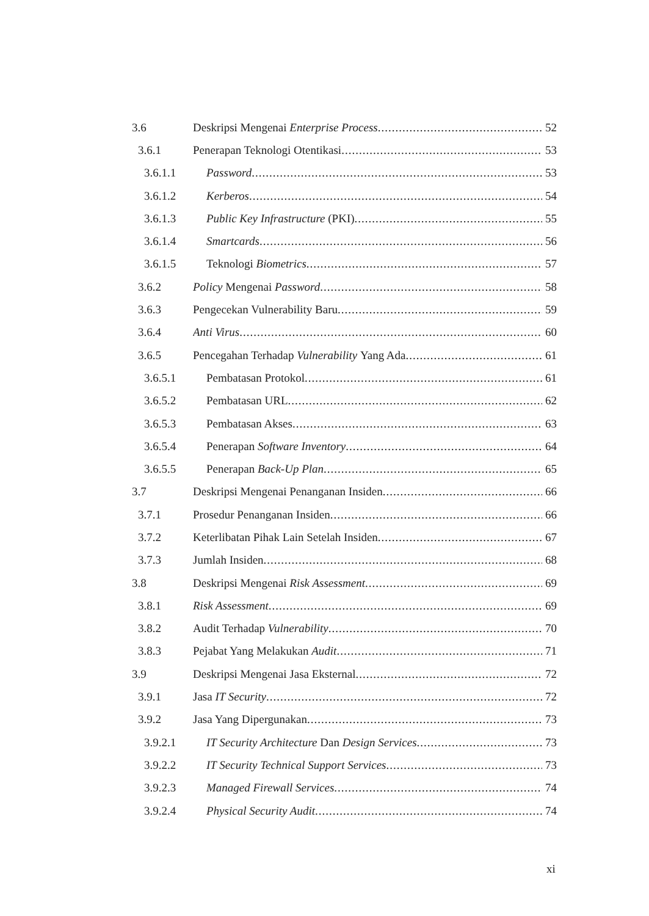3.6 Deskripsi Mengenai Enterprise Process 52
3.6.1 Penerapan Teknologi Otentikasi 53
3.6.1.1 Password 53
3.6.1.2 Kerberos 54
3.6.1.3 Public Key Infrastructure (PKI) 55
3.6.1.4 Smartcards 56
3.6.1.5 Teknologi Biometrics 57
3.6.2 Policy Mengenai Password 58
3.6.3 Pengecekan Vulnerability Baru 59
3.6.4 Anti Virus 60
3.6.5 Pencegahan Terhadap Vulnerability Yang Ada 61
3.6.5.1 Pembatasan Protokol 61
3.6.5.2 Pembatasan URL 62
3.6.5.3 Pembatasan Akses 63
3.6.5.4 Penerapan Software Inventory 64
3.6.5.5 Penerapan Back-Up Plan 65
3.7 Deskripsi Mengenai Penanganan Insiden 66
3.7.1 Prosedur Penanganan Insiden 66
3.7.2 Keterlibatan Pihak Lain Setelah Insiden 67
3.7.3 Jumlah Insiden 68
3.8 Deskripsi Mengenai Risk Assessment 69
3.8.1 Risk Assessment 69
3.8.2 Audit Terhadap Vulnerability 70
3.8.3 Pejabat Yang Melakukan Audit 71
3.9 Deskripsi Mengenai Jasa Eksternal 72
3.9.1 Jasa IT Security 72
3.9.2 Jasa Yang Dipergunakan 73
3.9.2.1 IT Security Architecture Dan Design Services 73
3.9.2.2 IT Security Technical Support Services 73
3.9.2.3 Managed Firewall Services 74
3.9.2.4 Physical Security Audit 74
xi